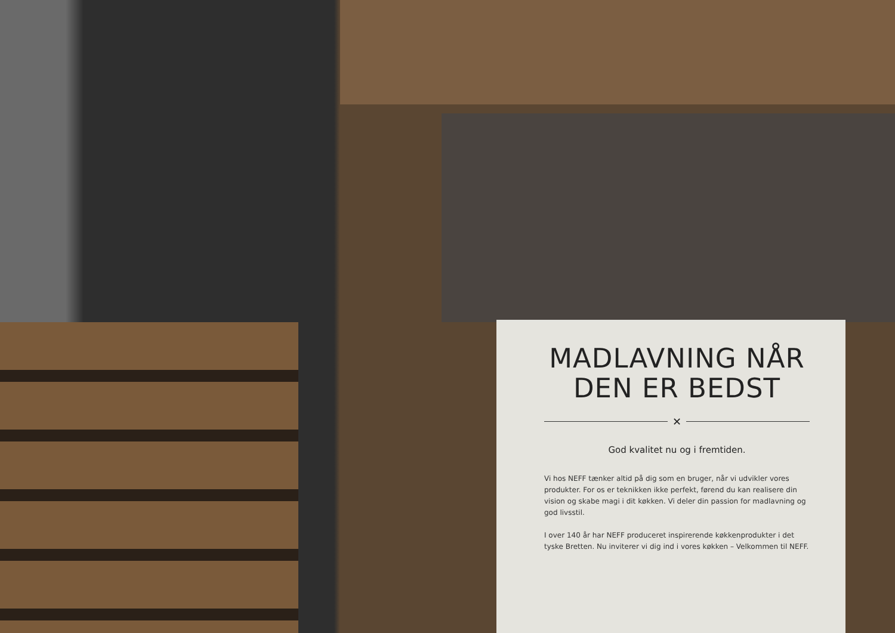MADLAVNING NÅR DEN ER BEDST
✕
God kvalitet nu og i fremtiden.
Vi hos NEFF tænker altid på dig som en bruger, når vi udvikler vores produkter. For os er teknikken ikke perfekt, førend du kan realisere din vision og skabe magi i dit køkken. Vi deler din passion for madlavning og god livsstil.
I over 140 år har NEFF produceret inspirerende køkkenprodukter i det tyske Bretten. Nu inviterer vi dig ind i vores køkken – Velkommen til NEFF.